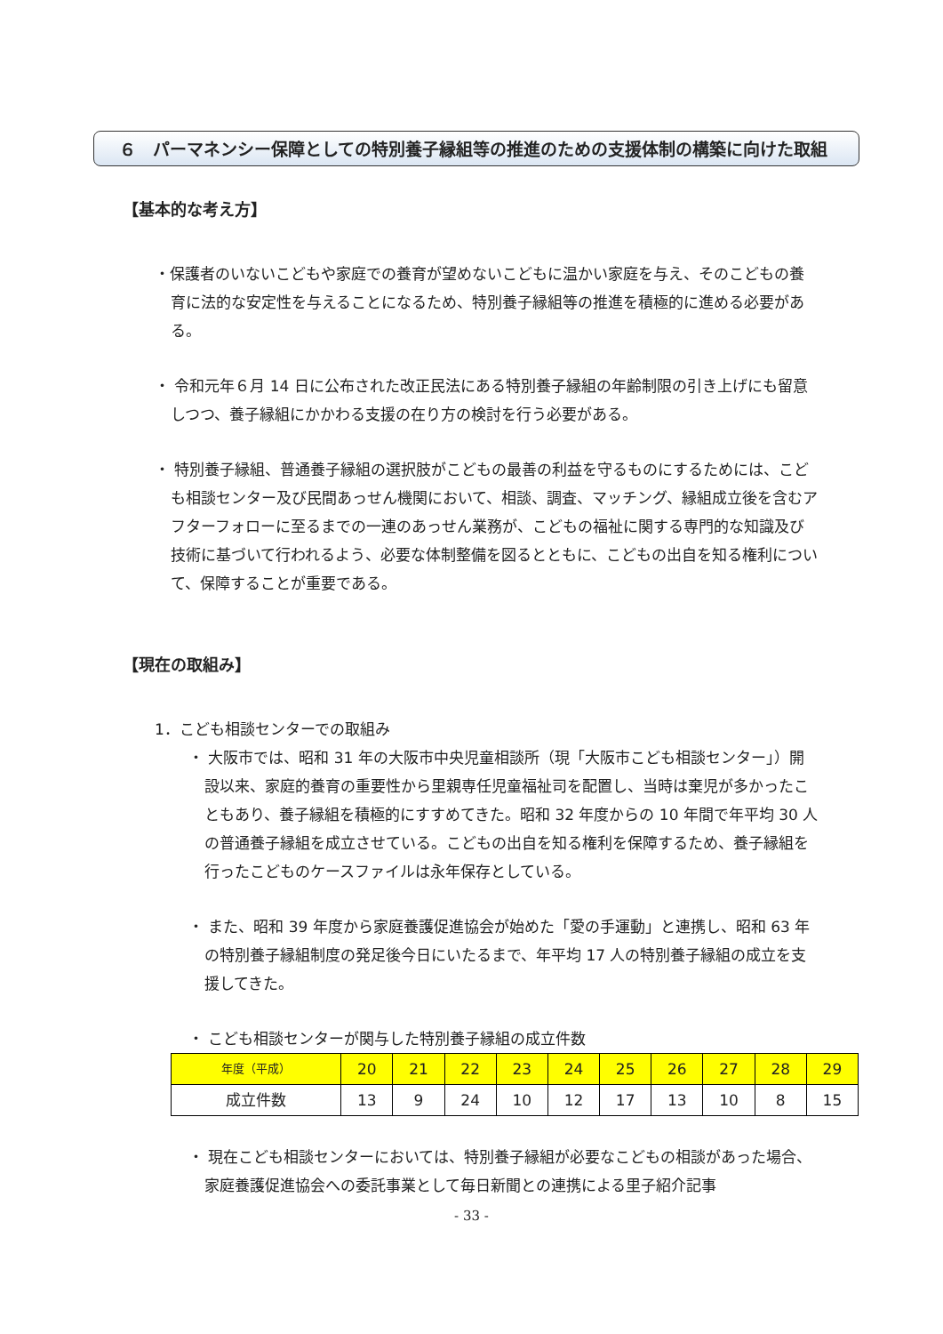６　パーマネンシー保障としての特別養子縁組等の推進のための支援体制の構築に向けた取組
【基本的な考え方】
・保護者のいないこどもや家庭での養育が望めないこどもに温かい家庭を与え、そのこどもの養育に法的な安定性を与えることになるため、特別養子縁組等の推進を積極的に進める必要がある。
・ 令和元年６月 14 日に公布された改正民法にある特別養子縁組の年齢制限の引き上げにも留意しつつ、養子縁組にかかわる支援の在り方の検討を行う必要がある。
・ 特別養子縁組、普通養子縁組の選択肢がこどもの最善の利益を守るものにするためには、こども相談センター及び民間あっせん機関において、相談、調査、マッチング、縁組成立後を含むアフターフォローに至るまでの一連のあっせん業務が、こどもの福祉に関する専門的な知識及び技術に基づいて行われるよう、必要な体制整備を図るとともに、こどもの出自を知る権利について、保障することが重要である。
【現在の取組み】
1．こども相談センターでの取組み
・ 大阪市では、昭和 31 年の大阪市中央児童相談所（現「大阪市こども相談センター」）開設以来、家庭的養育の重要性から里親専任児童福祉司を配置し、当時は棄児が多かったこともあり、養子縁組を積極的にすすめてきた。昭和 32 年度からの 10 年間で年平均 30 人の普通養子縁組を成立させている。こどもの出自を知る権利を保障するため、養子縁組を行ったこどものケースファイルは永年保存としている。
・ また、昭和 39 年度から家庭養護促進協会が始めた「愛の手運動」と連携し、昭和 63 年の特別養子縁組制度の発足後今日にいたるまで、年平均 17 人の特別養子縁組の成立を支援してきた。
・ こども相談センターが関与した特別養子縁組の成立件数
| 年度（平成） | 20 | 21 | 22 | 23 | 24 | 25 | 26 | 27 | 28 | 29 |
| 成立件数 | 13 | 9 | 24 | 10 | 12 | 17 | 13 | 10 | 8 | 15 |
・ 現在こども相談センターにおいては、特別養子縁組が必要なこどもの相談があった場合、家庭養護促進協会への委託事業として毎日新聞との連携による里子紹介記事
- 33 -